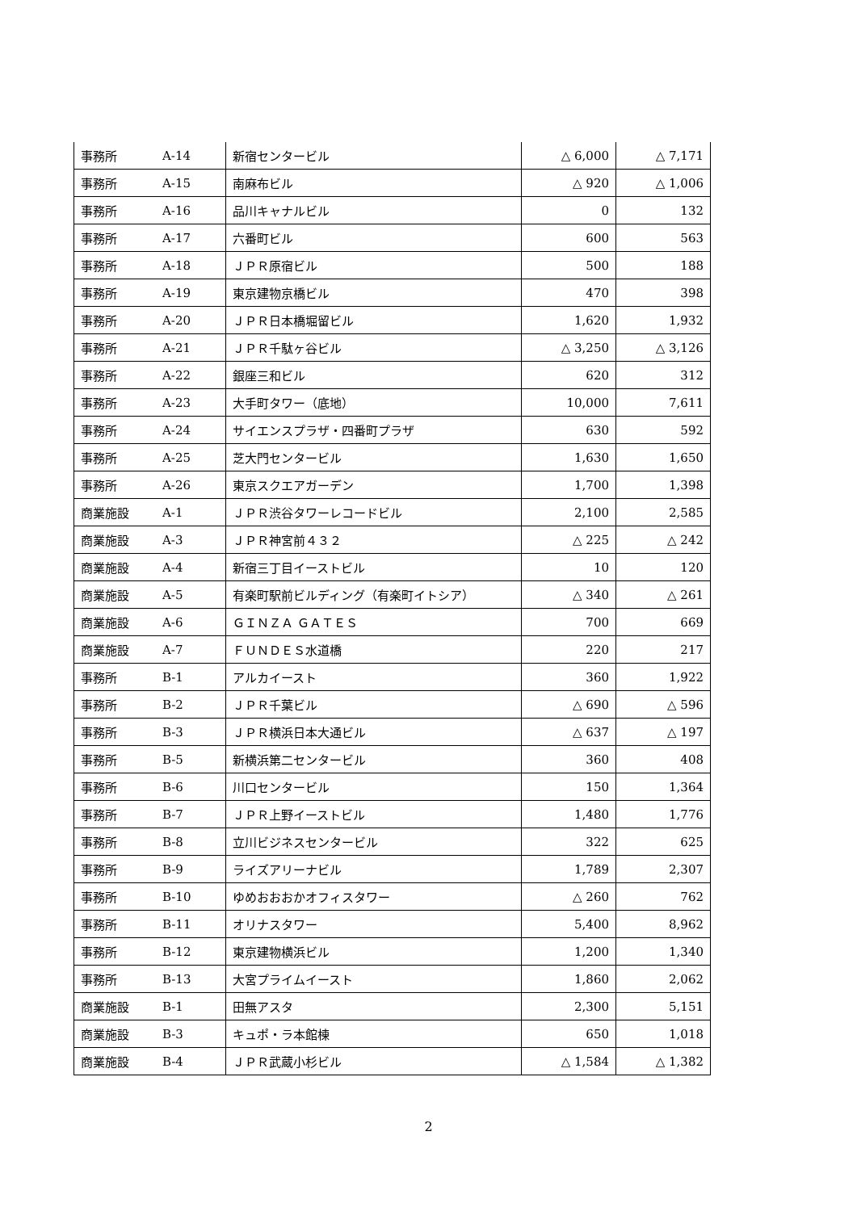| 事務所 | A-14 | 新宿センタービル | △ 6,000 | △ 7,171 |
| 事務所 | A-15 | 南麻布ビル | △ 920 | △ 1,006 |
| 事務所 | A-16 | 品川キャナルビル | 0 | 132 |
| 事務所 | A-17 | 六番町ビル | 600 | 563 |
| 事務所 | A-18 | ＪＰＲ原宿ビル | 500 | 188 |
| 事務所 | A-19 | 東京建物京橋ビル | 470 | 398 |
| 事務所 | A-20 | ＪＰＲ日本橋堀留ビル | 1,620 | 1,932 |
| 事務所 | A-21 | ＪＰＲ千駄ヶ谷ビル | △ 3,250 | △ 3,126 |
| 事務所 | A-22 | 銀座三和ビル | 620 | 312 |
| 事務所 | A-23 | 大手町タワー（底地） | 10,000 | 7,611 |
| 事務所 | A-24 | サイエンスプラザ・四番町プラザ | 630 | 592 |
| 事務所 | A-25 | 芝大門センタービル | 1,630 | 1,650 |
| 事務所 | A-26 | 東京スクエアガーデン | 1,700 | 1,398 |
| 商業施設 | A-1 | ＪＰＲ渋谷タワーレコードビル | 2,100 | 2,585 |
| 商業施設 | A-3 | ＪＰＲ神宮前４３２ | △ 225 | △ 242 |
| 商業施設 | A-4 | 新宿三丁目イーストビル | 10 | 120 |
| 商業施設 | A-5 | 有楽町駅前ビルディング（有楽町イトシア） | △ 340 | △ 261 |
| 商業施設 | A-6 | ＧＩＮＺＡ ＧＡＴＥＳ | 700 | 669 |
| 商業施設 | A-7 | ＦＵＮＤＥＳ水道橋 | 220 | 217 |
| 事務所 | B-1 | アルカイースト | 360 | 1,922 |
| 事務所 | B-2 | ＪＰＲ千葉ビル | △ 690 | △ 596 |
| 事務所 | B-3 | ＪＰＲ横浜日本大通ビル | △ 637 | △ 197 |
| 事務所 | B-5 | 新横浜第二センタービル | 360 | 408 |
| 事務所 | B-6 | 川口センタービル | 150 | 1,364 |
| 事務所 | B-7 | ＪＰＲ上野イーストビル | 1,480 | 1,776 |
| 事務所 | B-8 | 立川ビジネスセンタービル | 322 | 625 |
| 事務所 | B-9 | ライズアリーナビル | 1,789 | 2,307 |
| 事務所 | B-10 | ゆめおおおかオフィスタワー | △ 260 | 762 |
| 事務所 | B-11 | オリナスタワー | 5,400 | 8,962 |
| 事務所 | B-12 | 東京建物横浜ビル | 1,200 | 1,340 |
| 事務所 | B-13 | 大宮プライムイースト | 1,860 | 2,062 |
| 商業施設 | B-1 | 田無アスタ | 2,300 | 5,151 |
| 商業施設 | B-3 | キュポ・ラ本館棟 | 650 | 1,018 |
| 商業施設 | B-4 | ＪＰＲ武蔵小杉ビル | △ 1,584 | △ 1,382 |
2